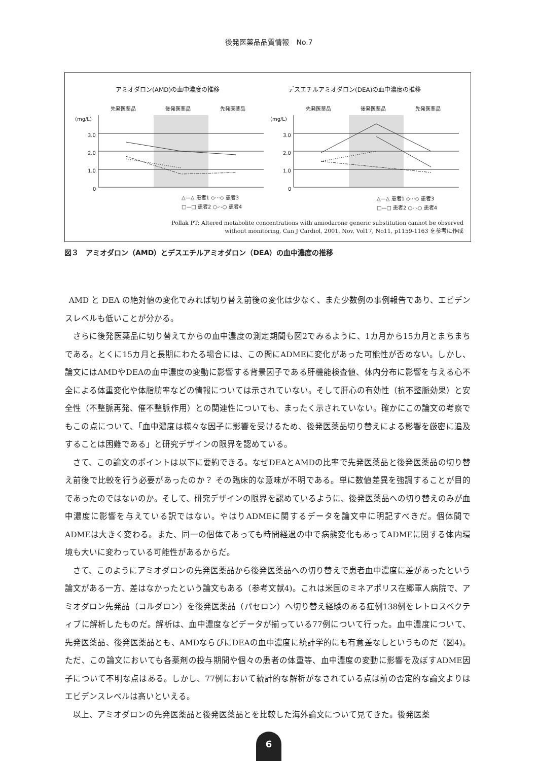後発医薬品品質情報　No.7
アミオダロン(AMD)の血中濃度の推移
デスエチルアミオダロン(DEA)の血中濃度の推移
先発医薬品
後発医薬品
先発医薬品
先発医薬品
後発医薬品
先発医薬品
(mg/L)
3.0
2.0
1.0
0
(mg/L)
3.0
2.0
1.0
0
△—△ 患者1 ◇⋯◇ 患者3
□—□ 患者2 ○-·-○ 患者4
△—△ 患者1 ◇⋯◇ 患者3
□—□ 患者2 ○-·-○ 患者4
Pollak PT: Altered metabolite concentrations with amiodarone generic substitution cannot be observed
without monitoring, Can J Cardiol, 2001, Nov, Vol17, No11, p1159-1163 を参考に作成
図３　アミオダロン（AMD）とデスエチルアミオダロン（DEA）の血中濃度の推移
AMD と DEA の絶対値の変化でみれば切り替え前後の変化は少なく、また少数例の事例報告であり、エビデンスレベルも低いことが分かる。
さらに後発医薬品に切り替えてからの血中濃度の測定期間も図2でみるように、1カ月から15カ月とまちまちである。とくに15カ月と長期にわたる場合には、この間にADMEに変化があった可能性が否めない。しかし、論文にはAMDやDEAの血中濃度の変動に影響する背景因子である肝機能検査値、体内分布に影響を与える心不全による体重変化や体脂肪率などの情報については示されていない。そして肝心の有効性（抗不整脈効果）と安全性（不整脈再発、催不整脈作用）との関連性についても、まったく示されていない。確かにこの論文の考察でもこの点について、「血中濃度は様々な因子に影響を受けるため、後発医薬品切り替えによる影響を厳密に追及することは困難である」と研究デザインの限界を認めている。
さて、この論文のポイントは以下に要約できる。なぜDEAとAMDの比率で先発医薬品と後発医薬品の切り替え前後で比較を行う必要があったのか？ その臨床的な意味が不明である。単に数値差異を強調することが目的であったのではないのか。そして、研究デザインの限界を認めているように、後発医薬品への切り替えのみが血中濃度に影響を与えている訳ではない。やはりADMEに関するデータを論文中に明記すべきだ。個体間でADMEは大きく変わる。また、同一の個体であっても時間経過の中で病態変化もあってADMEに関する体内環境も大いに変わっている可能性があるからだ。
さて、このようにアミオダロンの先発医薬品から後発医薬品への切り替えで患者血中濃度に差があったという論文がある一方、差はなかったという論文もある（参考文献4)。これは米国のミネアポリス在郷軍人病院で、アミオダロン先発品（コルダロン）を後発医薬品（パセロン）へ切り替え経験のある症例138例をレトロスペクティブに解析したものだ。解析は、血中濃度などデータが揃っている77例について行った。血中濃度について、先発医薬品、後発医薬品とも、AMDならびにDEAの血中濃度に統計学的にも有意差なしというものだ（図4)。ただ、この論文においても各薬剤の投与期間や個々の患者の体重等、血中濃度の変動に影響を及ぼすADME因子について不明な点はある。しかし、77例において統計的な解析がなされている点は前の否定的な論文よりはエビデンスレベルは高いといえる。
以上、アミオダロンの先発医薬品と後発医薬品とを比較した海外論文について見てきた。後発医薬
6